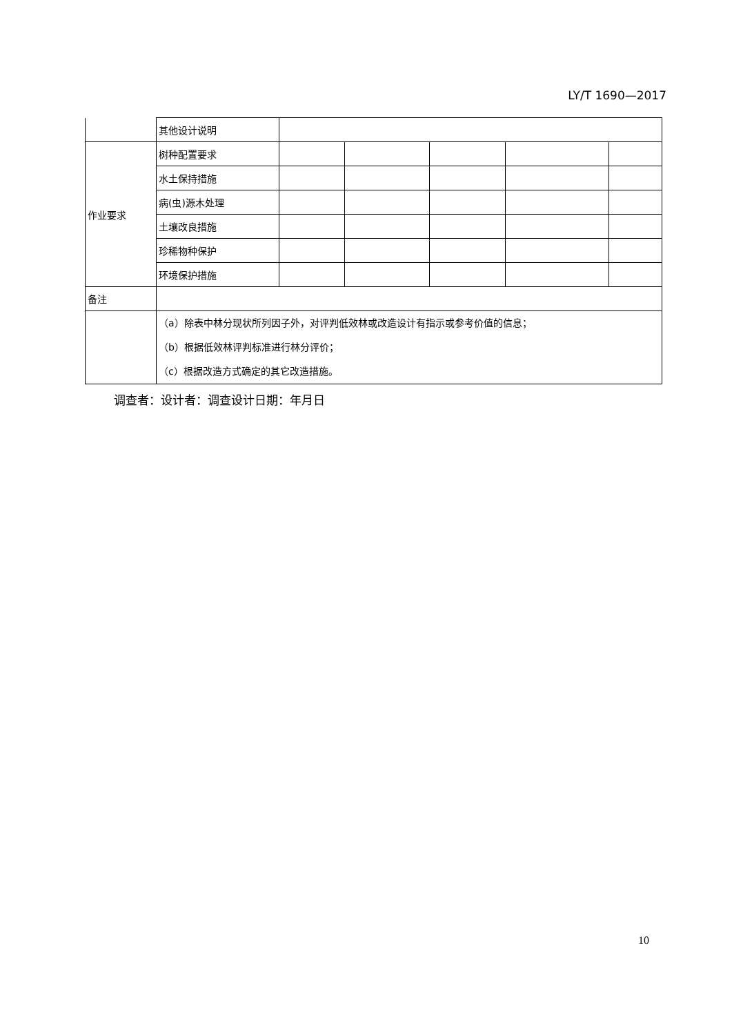LY/T 1690—2017
| | 其他设计说明 | | | | | |
| 作业要求 | 树种配置要求 | | | | | |
| | 水土保持措施 | | | | | |
| | 病(虫)源木处理 | | | | | |
| | 土壤改良措施 | | | | | |
| | 珍稀物种保护 | | | | | |
| | 环境保护措施 | | | | | |
| 备注 | | | | | | |
| | （a）除表中林分现状所列因子外，对评判低效林或改造设计有指示或参考价值的信息； （b）根据低效林评判标准进行林分评价； （c）根据改造方式确定的其它改造措施。 | | | | | |
调查者：设计者：调查设计日期：年月日
10